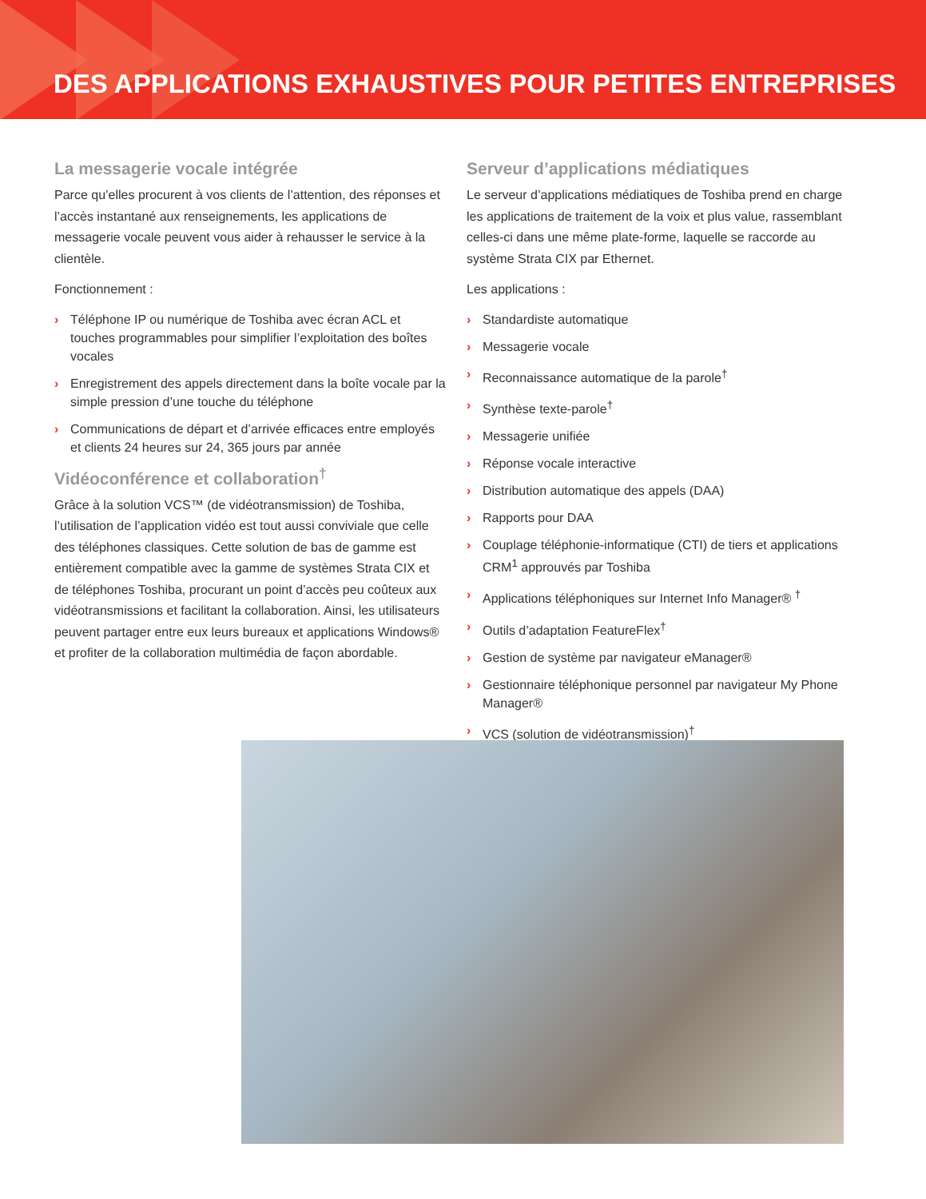DES APPLICATIONS EXHAUSTIVES POUR PETITES ENTREPRISES
La messagerie vocale intégrée
Parce qu’elles procurent à vos clients de l’attention, des réponses et l’accès instantané aux renseignements, les applications de messagerie vocale peuvent vous aider à rehausser le service à la clientèle.
Fonctionnement :
› Téléphone IP ou numérique de Toshiba avec écran ACL et touches programmables pour simplifier l’exploitation des boîtes vocales
› Enregistrement des appels directement dans la boîte vocale par la simple pression d’une touche du téléphone
› Communications de départ et d’arrivée efficaces entre employés et clients 24 heures sur 24, 365 jours par année
Vidéoconférence et collaboration<sup>†</sup>
Grâce à la solution VCS™ (de vidéotransmission) de Toshiba, l’utilisation de l’application vidéo est tout aussi conviviale que celle des téléphones classiques. Cette solution de bas de gamme est entièrement compatible avec la gamme de systèmes Strata CIX et de téléphones Toshiba, procurant un point d’accès peu coûteux aux vidéotransmissions et facilitant la collaboration. Ainsi, les utilisateurs peuvent partager entre eux leurs bureaux et applications Windows® et profiter de la collaboration multimédia de façon abordable.
Serveur d’applications médiatiques
Le serveur d’applications médiatiques de Toshiba prend en charge les applications de traitement de la voix et plus value, rassemblant celles-ci dans une même plate-forme, laquelle se raccorde au système Strata CIX par Ethernet.
Les applications :
› Standardiste automatique
› Messagerie vocale
› Reconnaissance automatique de la parole<sup>†</sup>
› Synthèse texte-parole<sup>†</sup>
› Messagerie unifiée
› Réponse vocale interactive
› Distribution automatique des appels (DAA)
› Rapports pour DAA
› Couplage téléphonie-informatique (CTI) de tiers et applications CRM<sup>1</sup> approuvés par Toshiba
› Applications téléphoniques sur Internet Info Manager® <sup>†</sup>
› Outils d’adaptation FeatureFlex<sup>†</sup>
› Gestion de système par navigateur eManager®
› Gestionnaire téléphonique personnel par navigateur My Phone Manager®
› VCS (solution de vidéotransmission)<sup>†</sup>